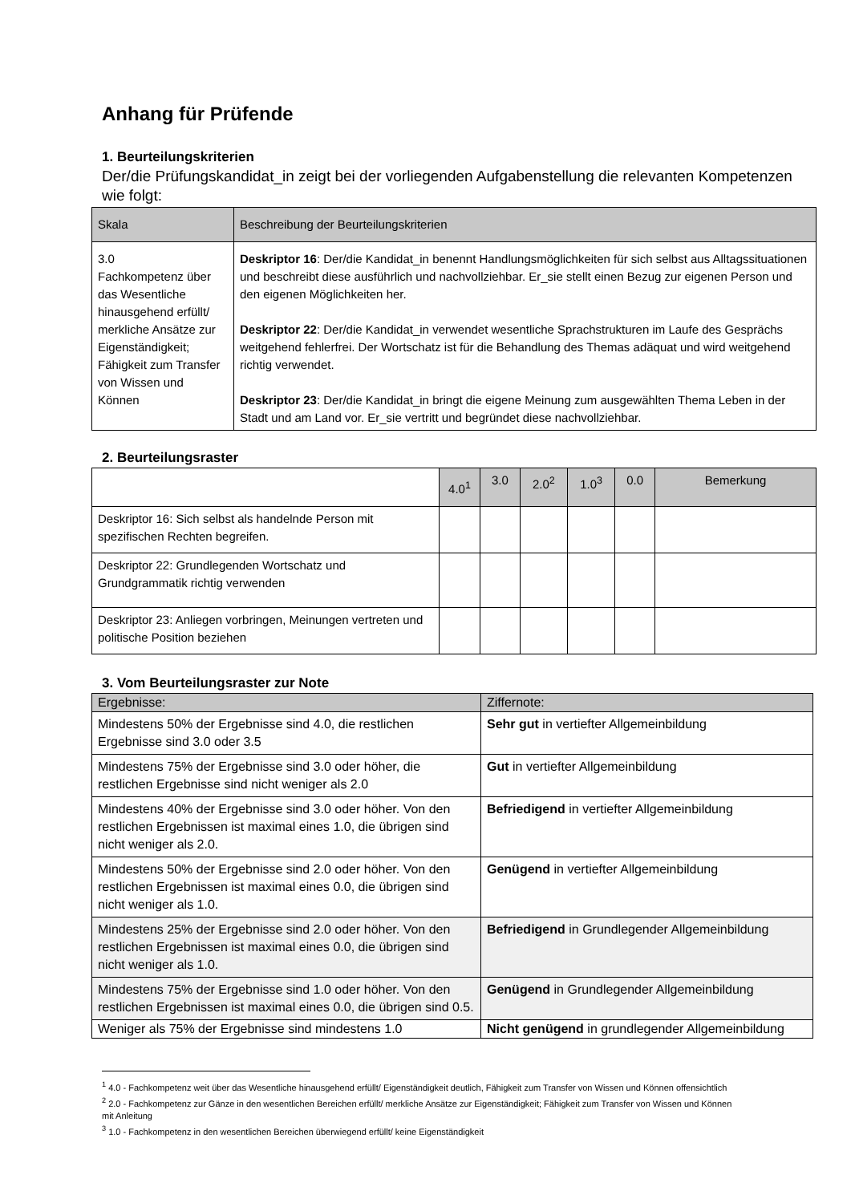Anhang für Prüfende
1. Beurteilungskriterien
Der/die Prüfungskandidat_in zeigt bei der vorliegenden Aufgabenstellung die relevanten Kompetenzen wie folgt:
| Skala | Beschreibung der Beurteilungskriterien |
| --- | --- |
| 3.0 Fachkompetenz über das Wesentliche hinausgehend erfüllt/ merkliche Ansätze zur Eigenständigkeit; Fähigkeit zum Transfer von Wissen und Können | Deskriptor 16 : Der/die Kandidat_in benennt Handlungsmöglichkeiten für sich selbst aus Alltagssituationen und beschreibt diese ausführlich und nachvollziehbar. Er_sie stellt einen Bezug zur eigenen Person und den eigenen Möglichkeiten her. Deskriptor 22 : Der/die Kandidat_in verwendet wesentliche Sprachstrukturen im Laufe des Gesprächs weitgehend fehlerfrei. Der Wortschatz ist für die Behandlung des Themas adäquat und wird weitgehend richtig verwendet. Deskriptor 23 : Der/die Kandidat_in bringt die eigene Meinung zum ausgewählten Thema Leben in der Stadt und am Land vor. Er_sie vertritt und begründet diese nachvollziehbar. |
2. Beurteilungsraster
| | 4.0<sup>1</sup> | 3.0 | 2.0<sup>2</sup> | 1.0<sup>3</sup> | 0.0 | Bemerkung |
| --- | --- | --- | --- | --- | --- | --- |
| Deskriptor 16: Sich selbst als handelnde Person mit spezifischen Rechten begreifen. | | | | | | |
| Deskriptor 22: Grundlegenden Wortschatz und Grundgrammatik richtig verwenden | | | | | | |
| Deskriptor 23: Anliegen vorbringen, Meinungen vertreten und politische Position beziehen | | | | | | |
3. Vom Beurteilungsraster zur Note
| Ergebnisse: | Ziffernote: |
| --- | --- |
| Mindestens 50% der Ergebnisse sind 4.0, die restlichen Ergebnisse sind 3.0 oder 3.5 | Sehr gut in vertiefter Allgemeinbildung |
| Mindestens 75% der Ergebnisse sind 3.0 oder höher, die restlichen Ergebnisse sind nicht weniger als 2.0 | Gut in vertiefter Allgemeinbildung |
| Mindestens 40% der Ergebnisse sind 3.0 oder höher. Von den restlichen Ergebnissen ist maximal eines 1.0, die übrigen sind nicht weniger als 2.0. | Befriedigend in vertiefter Allgemeinbildung |
| Mindestens 50% der Ergebnisse sind 2.0 oder höher. Von den restlichen Ergebnissen ist maximal eines 0.0, die übrigen sind nicht weniger als 1.0. | Genügend in vertiefter Allgemeinbildung |
| Mindestens 25% der Ergebnisse sind 2.0 oder höher. Von den restlichen Ergebnissen ist maximal eines 0.0, die übrigen sind nicht weniger als 1.0. | Befriedigend in Grundlegender Allgemeinbildung |
| Mindestens 75% der Ergebnisse sind 1.0 oder höher. Von den restlichen Ergebnissen ist maximal eines 0.0, die übrigen sind 0.5. | Genügend in Grundlegender Allgemeinbildung |
| Weniger als 75% der Ergebnisse sind mindestens 1.0 | Nicht genügend in grundlegender Allgemeinbildung |
<sup>1</sup> 4.0 - Fachkompetenz weit über das Wesentliche hinausgehend erfüllt/ Eigenständigkeit deutlich, Fähigkeit zum Transfer von Wissen und Können offensichtlich
<sup>2</sup> 2.0 - Fachkompetenz zur Gänze in den wesentlichen Bereichen erfüllt/ merkliche Ansätze zur Eigenständigkeit; Fähigkeit zum Transfer von Wissen und Können mit Anleitung
<sup>3</sup> 1.0 - Fachkompetenz in den wesentlichen Bereichen überwiegend erfüllt/ keine Eigenständigkeit